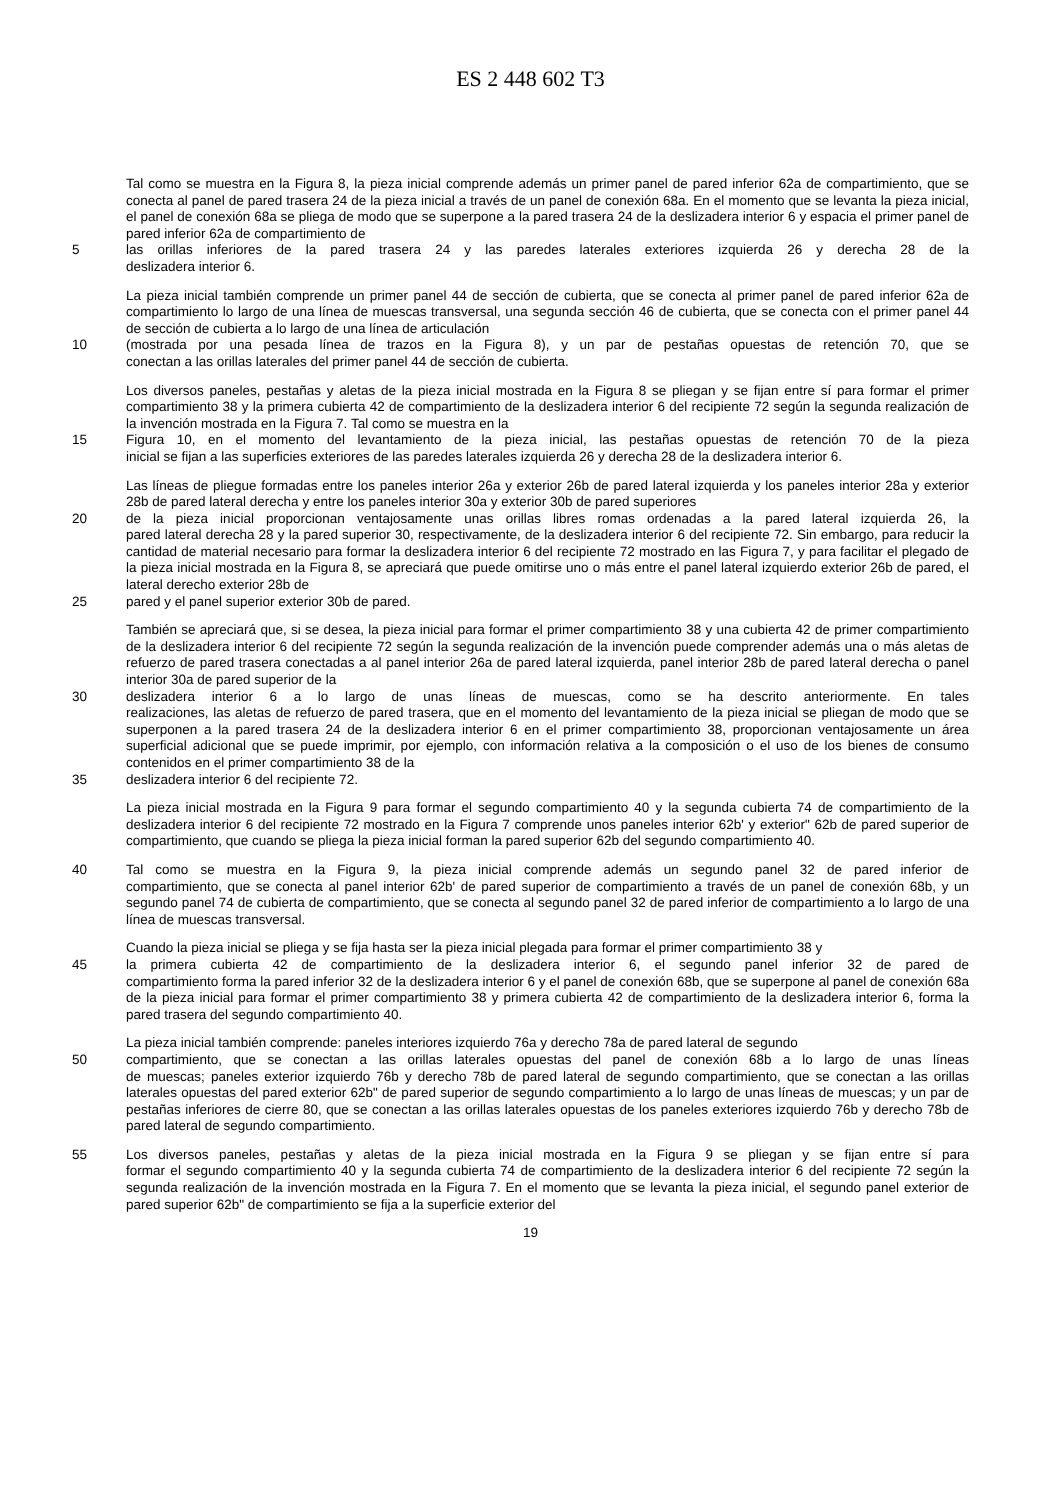ES 2 448 602 T3
Tal como se muestra en la Figura 8, la pieza inicial comprende además un primer panel de pared inferior 62a de compartimiento, que se conecta al panel de pared trasera 24 de la pieza inicial a través de un panel de conexión 68a. En el momento que se levanta la pieza inicial, el panel de conexión 68a se pliega de modo que se superpone a la pared trasera 24 de la deslizadera interior 6 y espacia el primer panel de pared inferior 62a de compartimiento de
5 las orillas inferiores de la pared trasera 24 y las paredes laterales exteriores izquierda 26 y derecha 28 de la
deslizadera interior 6.
La pieza inicial también comprende un primer panel 44 de sección de cubierta, que se conecta al primer panel de pared inferior 62a de compartimiento lo largo de una línea de muescas transversal, una segunda sección 46 de cubierta, que se conecta con el primer panel 44 de sección de cubierta a lo largo de una línea de articulación
10 (mostrada por una pesada línea de trazos en la Figura 8), y un par de pestañas opuestas de retención 70, que se
conectan a las orillas laterales del primer panel 44 de sección de cubierta.
Los diversos paneles, pestañas y aletas de la pieza inicial mostrada en la Figura 8 se pliegan y se fijan entre sí para formar el primer compartimiento 38 y la primera cubierta 42 de compartimiento de la deslizadera interior 6 del recipiente 72 según la segunda realización de la invención mostrada en la Figura 7. Tal como se muestra en la
15 Figura 10, en el momento del levantamiento de la pieza inicial, las pestañas opuestas de retención 70 de la pieza
inicial se fijan a las superficies exteriores de las paredes laterales izquierda 26 y derecha 28 de la deslizadera interior 6.
Las líneas de pliegue formadas entre los paneles interior 26a y exterior 26b de pared lateral izquierda y los paneles interior 28a y exterior 28b de pared lateral derecha y entre los paneles interior 30a y exterior 30b de pared superiores
20 de la pieza inicial proporcionan ventajosamente unas orillas libres romas ordenadas a la pared lateral izquierda 26, la
pared lateral derecha 28 y la pared superior 30, respectivamente, de la deslizadera interior 6 del recipiente 72. Sin embargo, para reducir la cantidad de material necesario para formar la deslizadera interior 6 del recipiente 72 mostrado en las Figura 7, y para facilitar el plegado de la pieza inicial mostrada en la Figura 8, se apreciará que puede omitirse uno o más entre el panel lateral izquierdo exterior 26b de pared, el lateral derecho exterior 28b de
25 pared y el panel superior exterior 30b de pared.
También se apreciará que, si se desea, la pieza inicial para formar el primer compartimiento 38 y una cubierta 42 de primer compartimiento de la deslizadera interior 6 del recipiente 72 según la segunda realización de la invención puede comprender además una o más aletas de refuerzo de pared trasera conectadas a al panel interior 26a de pared lateral izquierda, panel interior 28b de pared lateral derecha o panel interior 30a de pared superior de la
30 deslizadera interior 6 a lo largo de unas líneas de muescas, como se ha descrito anteriormente. En tales
realizaciones, las aletas de refuerzo de pared trasera, que en el momento del levantamiento de la pieza inicial se pliegan de modo que se superponen a la pared trasera 24 de la deslizadera interior 6 en el primer compartimiento 38, proporcionan ventajosamente un área superficial adicional que se puede imprimir, por ejemplo, con información relativa a la composición o el uso de los bienes de consumo contenidos en el primer compartimiento 38 de la
35 deslizadera interior 6 del recipiente 72.
La pieza inicial mostrada en la Figura 9 para formar el segundo compartimiento 40 y la segunda cubierta 74 de compartimiento de la deslizadera interior 6 del recipiente 72 mostrado en la Figura 7 comprende unos paneles interior 62b' y exterior" 62b de pared superior de compartimiento, que cuando se pliega la pieza inicial forman la pared superior 62b del segundo compartimiento 40.
40 Tal como se muestra en la Figura 9, la pieza inicial comprende además un segundo panel 32 de pared inferior de
compartimiento, que se conecta al panel interior 62b' de pared superior de compartimiento a través de un panel de conexión 68b, y un segundo panel 74 de cubierta de compartimiento, que se conecta al segundo panel 32 de pared inferior de compartimiento a lo largo de una línea de muescas transversal.
Cuando la pieza inicial se pliega y se fija hasta ser la pieza inicial plegada para formar el primer compartimiento 38 y
45 la primera cubierta 42 de compartimiento de la deslizadera interior 6, el segundo panel inferior 32 de pared de
compartimiento forma la pared inferior 32 de la deslizadera interior 6 y el panel de conexión 68b, que se superpone al panel de conexión 68a de la pieza inicial para formar el primer compartimiento 38 y primera cubierta 42 de compartimiento de la deslizadera interior 6, forma la pared trasera del segundo compartimiento 40.
La pieza inicial también comprende: paneles interiores izquierdo 76a y derecho 78a de pared lateral de segundo
50 compartimiento, que se conectan a las orillas laterales opuestas del panel de conexión 68b a lo largo de unas líneas
de muescas; paneles exterior izquierdo 76b y derecho 78b de pared lateral de segundo compartimiento, que se conectan a las orillas laterales opuestas del pared exterior 62b" de pared superior de segundo compartimiento a lo largo de unas líneas de muescas; y un par de pestañas inferiores de cierre 80, que se conectan a las orillas laterales opuestas de los paneles exteriores izquierdo 76b y derecho 78b de pared lateral de segundo compartimiento.
55 Los diversos paneles, pestañas y aletas de la pieza inicial mostrada en la Figura 9 se pliegan y se fijan entre sí para
formar el segundo compartimiento 40 y la segunda cubierta 74 de compartimiento de la deslizadera interior 6 del recipiente 72 según la segunda realización de la invención mostrada en la Figura 7. En el momento que se levanta la pieza inicial, el segundo panel exterior de pared superior 62b" de compartimiento se fija a la superficie exterior del
19